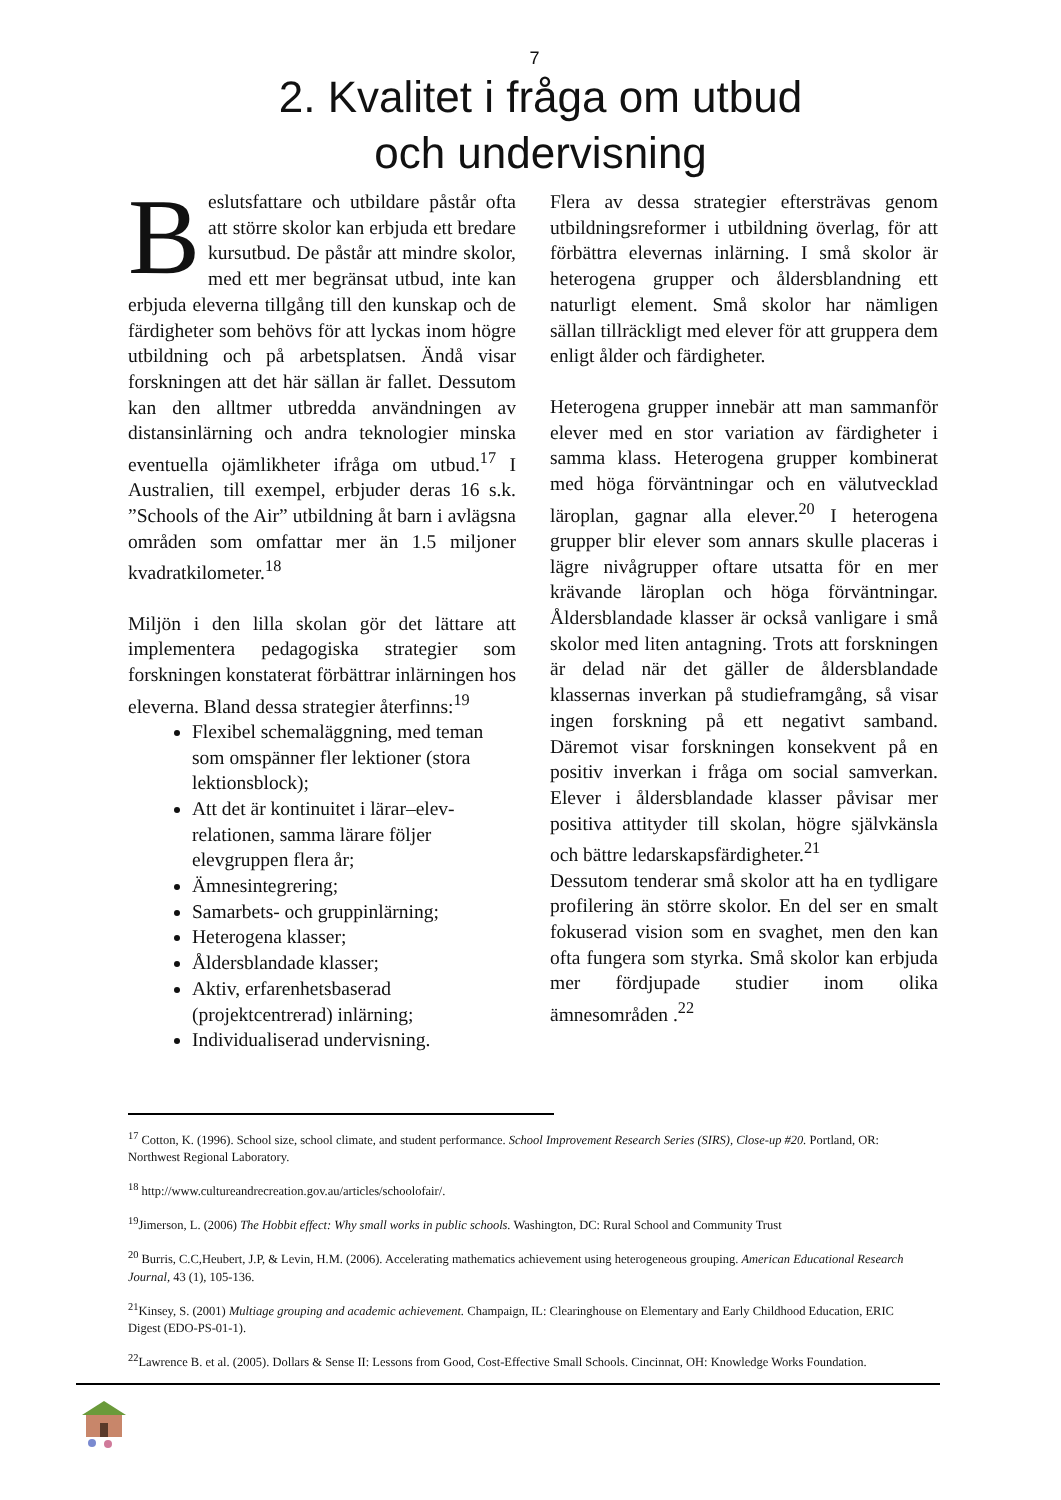7
2. Kvalitet i fråga om utbud
och undervisning
Beslutsfattare och utbildare påstår ofta att större skolor kan erbjuda ett bredare kursutbud. De påstår att mindre skolor, med ett mer begränsat utbud, inte kan erbjuda eleverna tillgång till den kunskap och de färdigheter som behövs för att lyckas inom högre utbildning och på arbetsplatsen. Ändå visar forskningen att det här sällan är fallet. Dessutom kan den alltmer utbredda användningen av distansinlärning och andra teknologier minska eventuella ojämlikheter ifråga om utbud.<sup>17</sup> I Australien, till exempel, erbjuder deras 16 s.k. ”Schools of the Air” utbildning åt barn i avlägsna områden som omfattar mer än 1.5 miljoner kvadratkilometer.<sup>18</sup>
Miljön i den lilla skolan gör det lättare att implementera pedagogiska strategier som forskningen konstaterat förbättrar inlärningen hos eleverna. Bland dessa strategier återfinns:<sup>19</sup>
Flexibel schemaläggning, med teman som omspänner fler lektioner (stora lektionsblock);
Att det är kontinuitet i lärar–elev-relationen, samma lärare följer elevgruppen flera år;
Ämnesintegrering;
Samarbets- och gruppinlärning;
Heterogena klasser;
Åldersblandade klasser;
Aktiv, erfarenhetsbaserad (projektcentrerad) inlärning;
Individualiserad undervisning.
Flera av dessa strategier eftersträvas genom utbildningsreformer i utbildning överlag, för att förbättra elevernas inlärning. I små skolor är heterogena grupper och åldersblandning ett naturligt element. Små skolor har nämligen sällan tillräckligt med elever för att gruppera dem enligt ålder och färdigheter.
Heterogena grupper innebär att man sammanför elever med en stor variation av färdigheter i samma klass. Heterogena grupper kombinerat med höga förväntningar och en välutvecklad läroplan, gagnar alla elever.<sup>20</sup> I heterogena grupper blir elever som annars skulle placeras i lägre nivågrupper oftare utsatta för en mer krävande läroplan och höga förväntningar. Åldersblandade klasser är också vanligare i små skolor med liten antagning. Trots att forskningen är delad när det gäller de åldersblandade klassernas inverkan på studieframgång, så visar ingen forskning på ett negativt samband. Däremot visar forskningen konsekvent på en positiv inverkan i fråga om social samverkan. Elever i åldersblandade klasser påvisar mer positiva attityder till skolan, högre självkänsla och bättre ledarskapsfärdigheter.<sup>21</sup>
Dessutom tenderar små skolor att ha en tydligare profilering än större skolor. En del ser en smalt fokuserad vision som en svaghet, men den kan ofta fungera som styrka. Små skolor kan erbjuda mer fördjupade studier inom olika ämnesområden .<sup>22</sup>
<sup>17</sup> Cotton, K. (1996). School size, school climate, and student performance. School Improvement Research Series (SIRS), Close-up #20. Portland, OR: Northwest Regional Laboratory.
<sup>18</sup> http://www.cultureandrecreation.gov.au/articles/schoolofair/.
<sup>19</sup> Jimerson, L. (2006) The Hobbit effect: Why small works in public schools. Washington, DC: Rural School and Community Trust
<sup>20</sup> Burris, C.C,Heubert, J.P, & Levin, H.M. (2006). Accelerating mathematics achievement using heterogeneous grouping. American Educational Research Journal, 43 (1), 105-136.
<sup>21</sup> Kinsey, S. (2001) Multiage grouping and academic achievement. Champaign, IL: Clearinghouse on Elementary and Early Childhood Education, ERIC Digest (EDO-PS-01-1).
<sup>22</sup> Lawrence B. et al. (2005). Dollars & Sense II: Lessons from Good, Cost-Effective Small Schools. Cincinnat, OH: Knowledge Works Foundation.